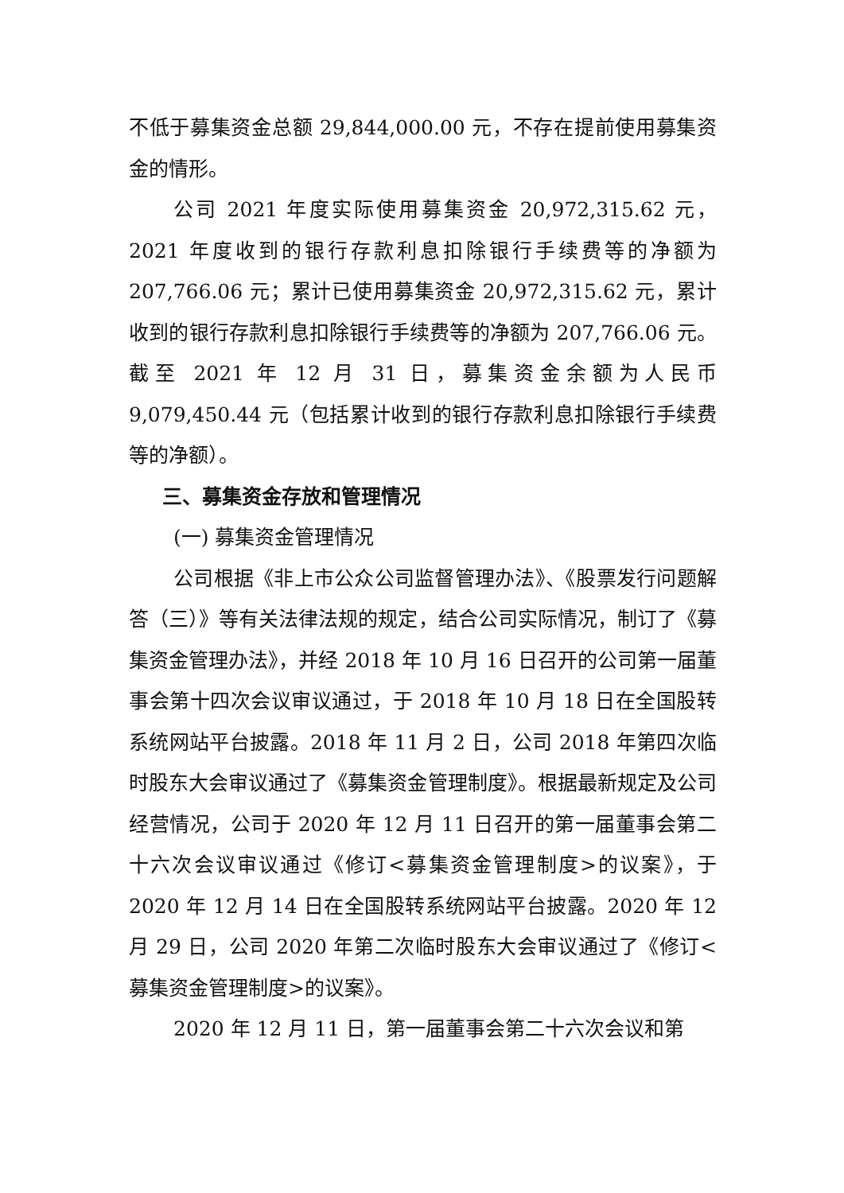不低于募集资金总额 29,844,000.00 元，不存在提前使用募集资金的情形。
公司 2021 年度实际使用募集资金 20,972,315.62 元，2021 年度收到的银行存款利息扣除银行手续费等的净额为 207,766.06 元；累计已使用募集资金 20,972,315.62 元，累计收到的银行存款利息扣除银行手续费等的净额为 207,766.06 元。截至 2021 年 12 月 31 日，募集资金余额为人民币 9,079,450.44 元（包括累计收到的银行存款利息扣除银行手续费等的净额）。
三、募集资金存放和管理情况
(一) 募集资金管理情况
公司根据《非上市公众公司监督管理办法》、《股票发行问题解答（三）》等有关法律法规的规定，结合公司实际情况，制订了《募集资金管理办法》，并经 2018 年 10 月 16 日召开的公司第一届董事会第十四次会议审议通过，于 2018 年 10 月 18 日在全国股转系统网站平台披露。2018 年 11 月 2 日，公司 2018 年第四次临时股东大会审议通过了《募集资金管理制度》。根据最新规定及公司经营情况，公司于 2020 年 12 月 11 日召开的第一届董事会第二十六次会议审议通过《修订<募集资金管理制度>的议案》，于 2020 年 12 月 14 日在全国股转系统网站平台披露。2020 年 12 月 29 日，公司 2020 年第二次临时股东大会审议通过了《修订<募集资金管理制度>的议案》。
2020 年 12 月 11 日，第一届董事会第二十六次会议和第